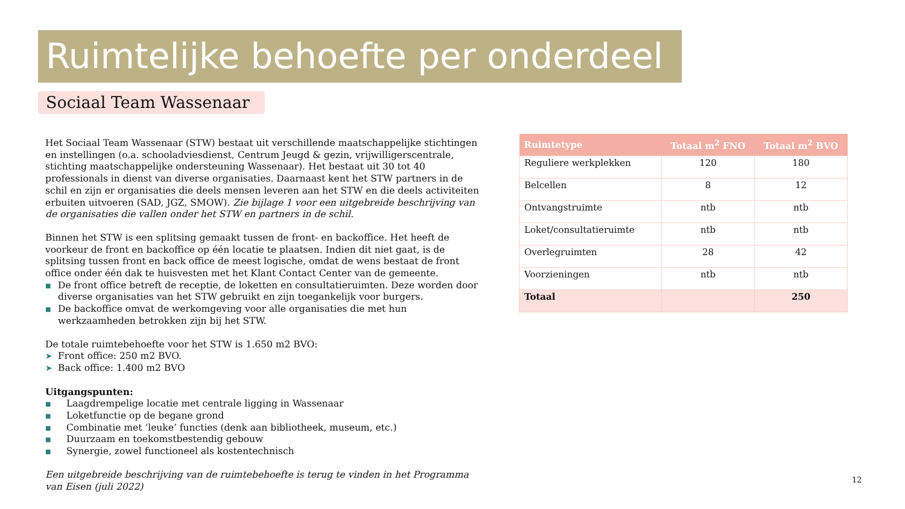Ruimtelijke behoefte per onderdeel
Sociaal Team Wassenaar
Het Sociaal Team Wassenaar (STW) bestaat uit verschillende maatschappelijke stichtingen en instellingen (o.a. schooladviesdienst, Centrum Jeugd & gezin, vrijwilligerscentrale, stichting maatschappelijke ondersteuning Wassenaar). Het bestaat uit 30 tot 40 professionals in dienst van diverse organisaties. Daarnaast kent het STW partners in de schil en zijn er organisaties die deels mensen leveren aan het STW en die deels activiteiten erbuiten uitvoeren (SAD, JGZ, SMOW). Zie bijlage 1 voor een uitgebreide beschrijving van de organisaties die vallen onder het STW en partners in de schil.
Binnen het STW is een splitsing gemaakt tussen de front- en backoffice. Het heeft de voorkeur de front en backoffice op één locatie te plaatsen. Indien dit niet gaat, is de splitsing tussen front en back office de meest logische, omdat de wens bestaat de front office onder één dak te huisvesten met het Klant Contact Center van de gemeente.
■ De front office betreft de receptie, de loketten en consultatieruimten. Deze worden door diverse organisaties van het STW gebruikt en zijn toegankelijk voor burgers.
■ De backoffice omvat de werkomgeving voor alle organisaties die met hun werkzaamheden betrokken zijn bij het STW.
De totale ruimtebehoefte voor het STW is 1.650 m2 BVO:
➤ Front office: 250 m2 BVO.
➤ Back office: 1.400 m2 BVO
Uitgangspunten:
■ Laagdrempelige locatie met centrale ligging in Wassenaar
■ Loketfunctie op de begane grond
■ Combinatie met ‘leuke’ functies (denk aan bibliotheek, museum, etc.)
■ Duurzaam en toekomstbestendig gebouw
■ Synergie, zowel functioneel als kostentechnisch
Een uitgebreide beschrijving van de ruimtebehoefte is terug te vinden in het Programma van Eisen (juli 2022)
| Ruimtetype | Totaal m<sup>2</sup> FNO | Totaal m<sup>2</sup> BVO |
| --- | --- | --- |
| Reguliere werkplekken | 120 | 180 |
| Belcellen | 8 | 12 |
| Ontvangstruimte | ntb | ntb |
| Loket/consultatieruimte | ntb | ntb |
| Overlegruimten | 28 | 42 |
| Voorzieningen | ntb | ntb |
| Totaal | | 250 |
12